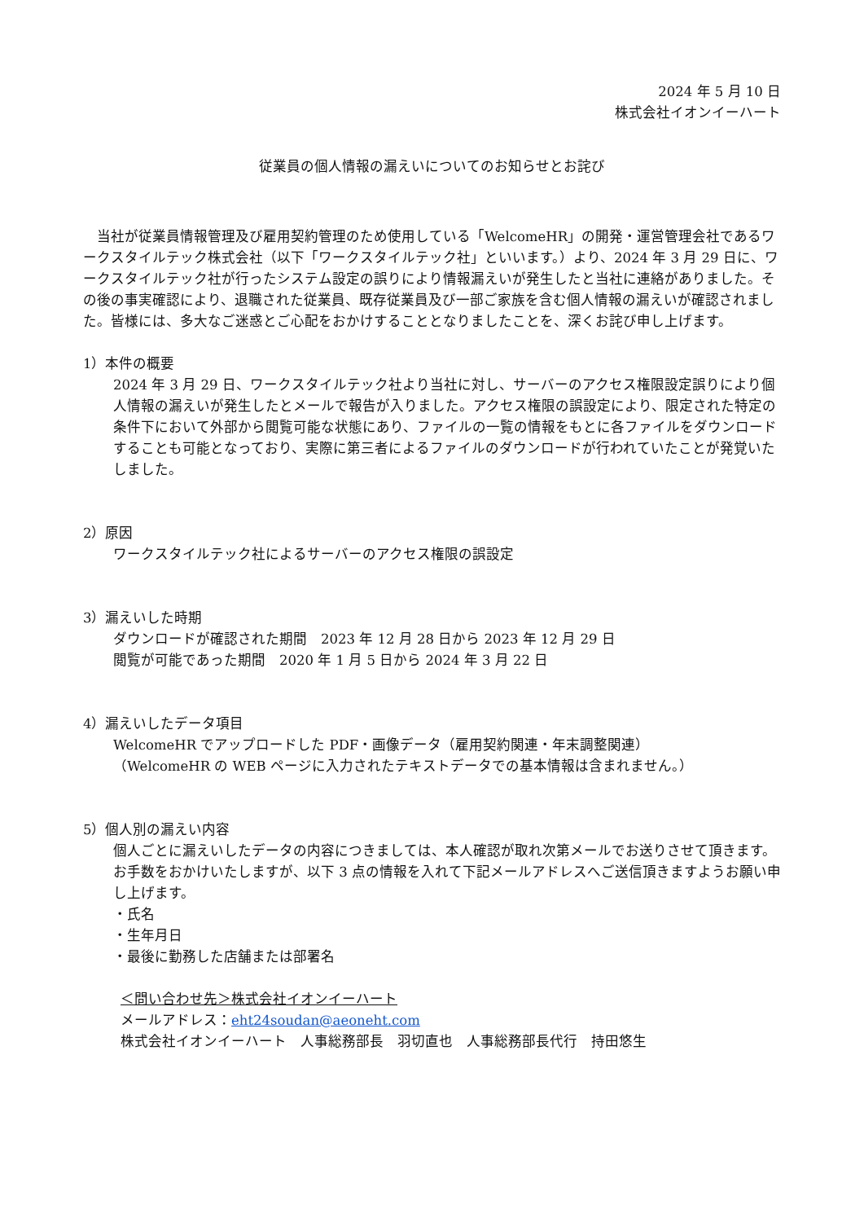2024 年 5 月 10 日
株式会社イオンイーハート
従業員の個人情報の漏えいについてのお知らせとお詫び
　当社が従業員情報管理及び雇用契約管理のため使用している「WelcomeHR」の開発・運営管理会社であるワークスタイルテック株式会社（以下「ワークスタイルテック社」といいます。）より、2024 年 3 月 29 日に、ワークスタイルテック社が行ったシステム設定の誤りにより情報漏えいが発生したと当社に連絡がありました。その後の事実確認により、退職された従業員、既存従業員及び一部ご家族を含む個人情報の漏えいが確認されました。皆様には、多大なご迷惑とご心配をおかけすることとなりましたことを、深くお詫び申し上げます。
1）本件の概要
2024 年 3 月 29 日、ワークスタイルテック社より当社に対し、サーバーのアクセス権限設定誤りにより個人情報の漏えいが発生したとメールで報告が入りました。アクセス権限の誤設定により、限定された特定の条件下において外部から閲覧可能な状態にあり、ファイルの一覧の情報をもとに各ファイルをダウンロードすることも可能となっており、実際に第三者によるファイルのダウンロードが行われていたことが発覚いたしました。
2）原因
ワークスタイルテック社によるサーバーのアクセス権限の誤設定
3）漏えいした時期
ダウンロードが確認された期間　2023 年 12 月 28 日から 2023 年 12 月 29 日
閲覧が可能であった期間　2020 年 1 月 5 日から 2024 年 3 月 22 日
4）漏えいしたデータ項目
WelcomeHR でアップロードした PDF・画像データ（雇用契約関連・年末調整関連）
（WelcomeHR の WEB ページに入力されたテキストデータでの基本情報は含まれません。）
5）個人別の漏えい内容
個人ごとに漏えいしたデータの内容につきましては、本人確認が取れ次第メールでお送りさせて頂きます。お手数をおかけいたしますが、以下 3 点の情報を入れて下記メールアドレスへご送信頂きますようお願い申し上げます。
・氏名
・生年月日
・最後に勤務した店舗または部署名
＜問い合わせ先＞株式会社イオンイーハート
メールアドレス：eht24soudan@aeoneht.com
株式会社イオンイーハート　人事総務部長　羽切直也　人事総務部長代行　持田悠生